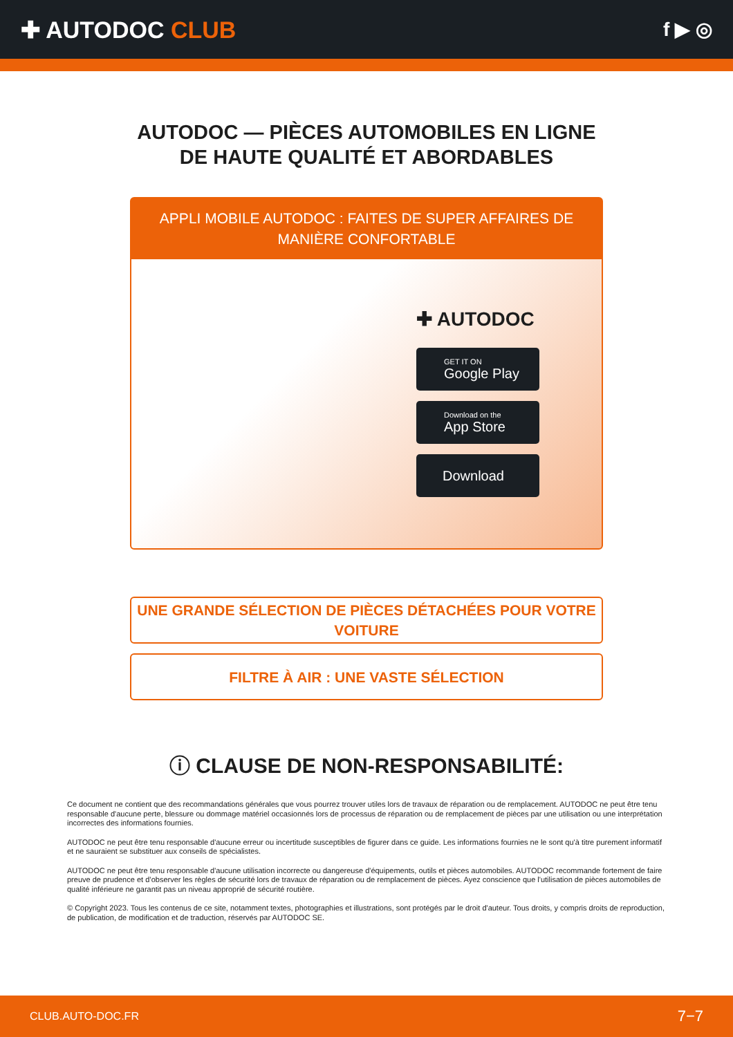✚ AUTODOC CLUB
f ▶ ◎
AUTODOC — PIÈCES AUTOMOBILES EN LIGNE DE HAUTE QUALITÉ ET ABORDABLES
APPLI MOBILE AUTODOC : FAITES DE SUPER AFFAIRES DE MANIÈRE CONFORTABLE
✚ AUTODOC
GET IT ON
Google Play
Download on the
App Store
Download
UNE GRANDE SÉLECTION DE PIÈCES DÉTACHÉES POUR VOTRE VOITURE
FILTRE À AIR : UNE VASTE SÉLECTION
ⓘ CLAUSE DE NON-RESPONSABILITÉ:
Ce document ne contient que des recommandations générales que vous pourrez trouver utiles lors de travaux de réparation ou de remplacement. AUTODOC ne peut être tenu responsable d'aucune perte, blessure ou dommage matériel occasionnés lors de processus de réparation ou de remplacement de pièces par une utilisation ou une interprétation incorrectes des informations fournies.
AUTODOC ne peut être tenu responsable d'aucune erreur ou incertitude susceptibles de figurer dans ce guide. Les informations fournies ne le sont qu'à titre purement informatif et ne sauraient se substituer aux conseils de spécialistes.
AUTODOC ne peut être tenu responsable d'aucune utilisation incorrecte ou dangereuse d'équipements, outils et pièces automobiles. AUTODOC recommande fortement de faire preuve de prudence et d’observer les règles de sécurité lors de travaux de réparation ou de remplacement de pièces. Ayez conscience que l'utilisation de pièces automobiles de qualité inférieure ne garantit pas un niveau approprié de sécurité routière.
© Copyright 2023. Tous les contenus de ce site, notamment textes, photographies et illustrations, sont protégés par le droit d'auteur. Tous droits, y compris droits de reproduction, de publication, de modification et de traduction, réservés par AUTODOC SE.
CLUB.AUTO-DOC.FR 7−7